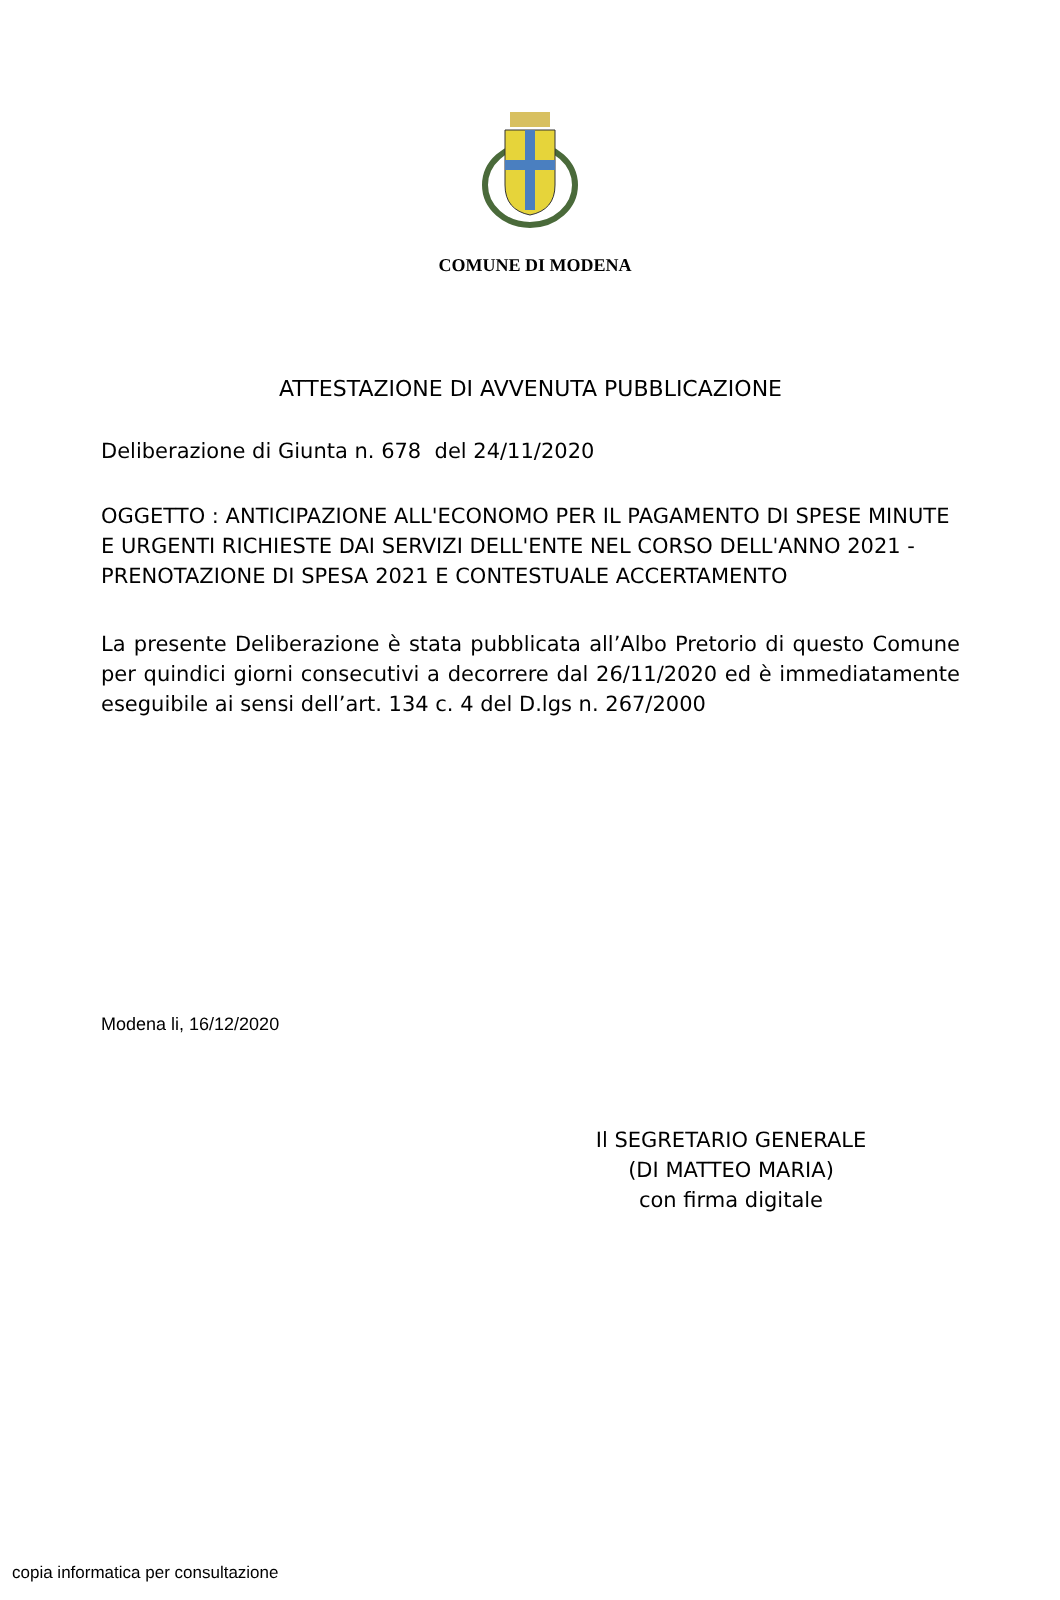COMUNE DI MODENA
ATTESTAZIONE DI AVVENUTA PUBBLICAZIONE
Deliberazione di Giunta n. 678 del 24/11/2020
OGGETTO : ANTICIPAZIONE ALL'ECONOMO PER IL PAGAMENTO DI SPESE MINUTE E URGENTI RICHIESTE DAI SERVIZI DELL'ENTE NEL CORSO DELL'ANNO 2021 - PRENOTAZIONE DI SPESA 2021 E CONTESTUALE ACCERTAMENTO
La presente Deliberazione è stata pubblicata all’Albo Pretorio di questo Comune per quindici giorni consecutivi a decorrere dal 26/11/2020 ed è immediatamente eseguibile ai sensi dell’art. 134 c. 4 del D.lgs n. 267/2000
Modena li, 16/12/2020
Il SEGRETARIO GENERALE
(DI MATTEO MARIA)
con firma digitale
copia informatica per consultazione